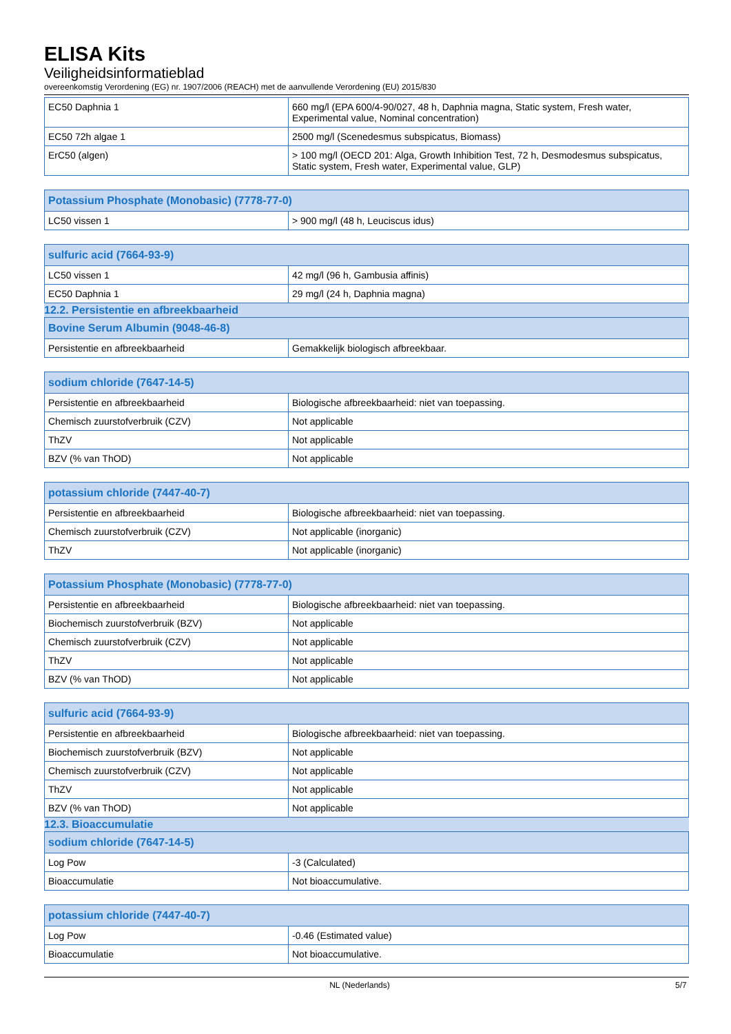ELISA Kits
Veiligheidsinformatieblad
overeenkomstig Verordening (EG) nr. 1907/2006 (REACH) met de aanvullende Verordening (EU) 2015/830
| EC50 Daphnia 1 | 660 mg/l (EPA 600/4-90/027, 48 h, Daphnia magna, Static system, Fresh water, Experimental value, Nominal concentration) |
| EC50 72h algae 1 | 2500 mg/l (Scenedesmus subspicatus, Biomass) |
| ErC50 (algen) | > 100 mg/l (OECD 201: Alga, Growth Inhibition Test, 72 h, Desmodesmus subspicatus, Static system, Fresh water, Experimental value, GLP) |
| Potassium Phosphate (Monobasic) (7778-77-0) | |
| --- | --- |
| LC50 vissen 1 | > 900 mg/l (48 h, Leuciscus idus) |
| sulfuric acid (7664-93-9) | |
| --- | --- |
| LC50 vissen 1 | 42 mg/l (96 h, Gambusia affinis) |
| EC50 Daphnia 1 | 29 mg/l (24 h, Daphnia magna) |
12.2. Persistentie en afbreekbaarheid
| Bovine Serum Albumin (9048-46-8) | |
| --- | --- |
| Persistentie en afbreekbaarheid | Gemakkelijk biologisch afbreekbaar. |
| sodium chloride (7647-14-5) | |
| --- | --- |
| Persistentie en afbreekbaarheid | Biologische afbreekbaarheid: niet van toepassing. |
| Chemisch zuurstofverbruik (CZV) | Not applicable |
| ThZV | Not applicable |
| BZV (% van ThOD) | Not applicable |
| potassium chloride (7447-40-7) | |
| --- | --- |
| Persistentie en afbreekbaarheid | Biologische afbreekbaarheid: niet van toepassing. |
| Chemisch zuurstofverbruik (CZV) | Not applicable (inorganic) |
| ThZV | Not applicable (inorganic) |
| Potassium Phosphate (Monobasic) (7778-77-0) | |
| --- | --- |
| Persistentie en afbreekbaarheid | Biologische afbreekbaarheid: niet van toepassing. |
| Biochemisch zuurstofverbruik (BZV) | Not applicable |
| Chemisch zuurstofverbruik (CZV) | Not applicable |
| ThZV | Not applicable |
| BZV (% van ThOD) | Not applicable |
| sulfuric acid (7664-93-9) | |
| --- | --- |
| Persistentie en afbreekbaarheid | Biologische afbreekbaarheid: niet van toepassing. |
| Biochemisch zuurstofverbruik (BZV) | Not applicable |
| Chemisch zuurstofverbruik (CZV) | Not applicable |
| ThZV | Not applicable |
| BZV (% van ThOD) | Not applicable |
12.3. Bioaccumulatie
| sodium chloride (7647-14-5) | |
| --- | --- |
| Log Pow | -3 (Calculated) |
| Bioaccumulatie | Not bioaccumulative. |
| potassium chloride (7447-40-7) | |
| --- | --- |
| Log Pow | -0.46 (Estimated value) |
| Bioaccumulatie | Not bioaccumulative. |
NL (Nederlands) 5/7